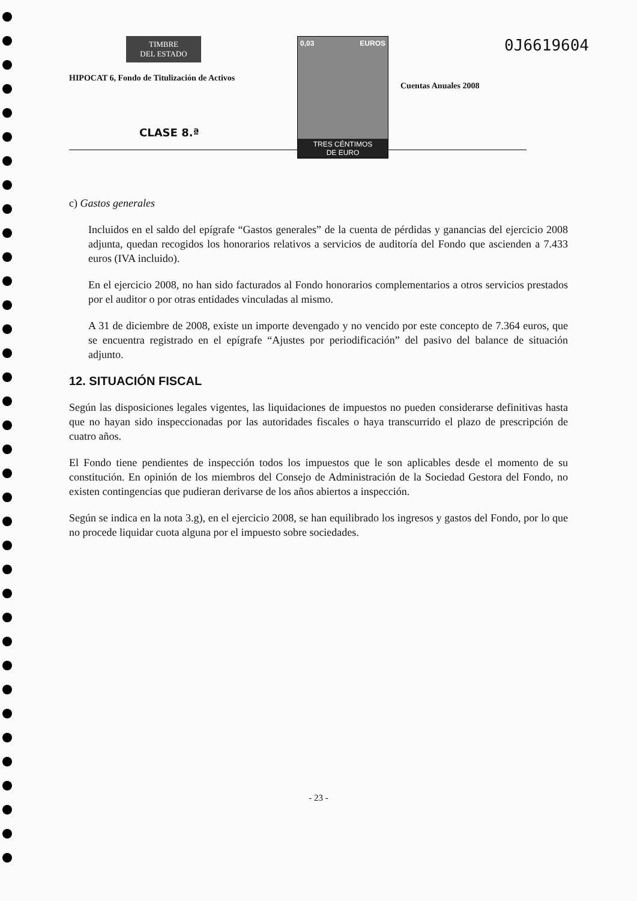TIMBRE
DEL ESTADO
HIPOCAT 6, Fondo de Titulización de Activos
0,03 EUROS
TRES CÉNTIMOS
DE EURO
0J6619604
Cuentas Anuales 2008
CLASE 8.ª
c) Gastos generales
Incluidos en el saldo del epígrafe “Gastos generales” de la cuenta de pérdidas y ganancias del ejercicio 2008 adjunta, quedan recogidos los honorarios relativos a servicios de auditoría del Fondo que ascienden a 7.433 euros (IVA incluido).
En el ejercicio 2008, no han sido facturados al Fondo honorarios complementarios a otros servicios prestados por el auditor o por otras entidades vinculadas al mismo.
A 31 de diciembre de 2008, existe un importe devengado y no vencido por este concepto de 7.364 euros, que se encuentra registrado en el epígrafe “Ajustes por periodificación” del pasivo del balance de situación adjunto.
12. SITUACIÓN FISCAL
Según las disposiciones legales vigentes, las liquidaciones de impuestos no pueden considerarse definitivas hasta que no hayan sido inspeccionadas por las autoridades fiscales o haya transcurrido el plazo de prescripción de cuatro años.
El Fondo tiene pendientes de inspección todos los impuestos que le son aplicables desde el momento de su constitución. En opinión de los miembros del Consejo de Administración de la Sociedad Gestora del Fondo, no existen contingencias que pudieran derivarse de los años abiertos a inspección.
Según se indica en la nota 3.g), en el ejercicio 2008, se han equilibrado los ingresos y gastos del Fondo, por lo que no procede liquidar cuota alguna por el impuesto sobre sociedades.
- 23 -